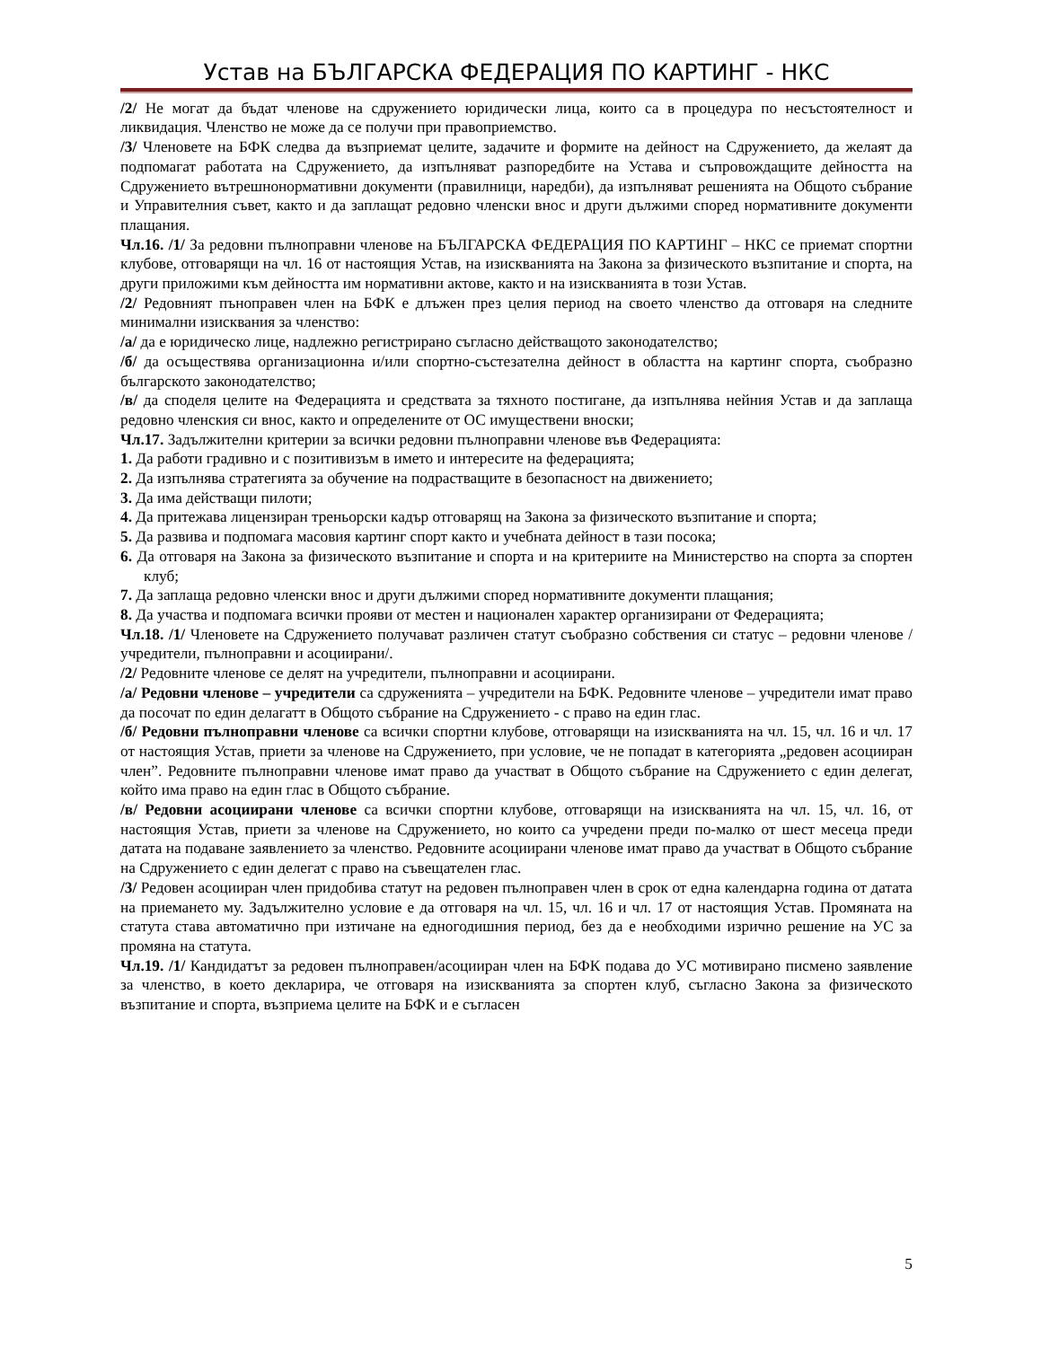Устав на БЪЛГАРСКА ФЕДЕРАЦИЯ ПО КАРТИНГ - НКС
/2/ Не могат да бъдат членове на сдружението юридически лица, които са в процедура по несъстоятелност и ликвидация. Членство не може да се получи при правоприемство.
/3/ Членовете на БФК следва да възприемат целите, задачите и формите на дейност на Сдружението, да желаят да подпомагат работата на Сдружението, да изпълняват разпоредбите на Устава и съпровождащите дейността на Сдружението вътрешнонормативни документи (правилници, наредби), да изпълняват решенията на Общото събрание и Управителния съвет, както и да заплащат редовно членски внос и други дължими според нормативните документи плащания.
Чл.16. /1/ За редовни пълноправни членове на БЪЛГАРСКА ФЕДЕРАЦИЯ ПО КАРТИНГ – НКС се приемат спортни клубове, отговарящи на чл. 16 от настоящия Устав, на изискванията на Закона за физическото възпитание и спорта, на други приложими към дейността им нормативни актове, както и на изискванията в този Устав.
/2/ Редовният пъноправен член на БФК е длъжен през целия период на своето членство да отговаря на следните минимални изисквания за членство:
/а/ да е юридическо лице, надлежно регистрирано съгласно действащото законодателство;
/б/ да осъществява организационна и/или спортно-състезателна дейност в областта на картинг спорта, съобразно българското законодателство;
/в/ да споделя целите на Федерацията и средствата за тяхното постигане, да изпълнява нейния Устав и да заплаща редовно членския си внос, както и определените от ОС имуществени вноски;
Чл.17. Задължителни критерии за всички редовни пълноправни членове във Федерацията:
1. Да работи градивно и с позитивизъм в името и интересите на федерацията;
2. Да изпълнява стратегията за обучение на подрастващите в безопасност на движението;
3. Да има действащи пилоти;
4. Да притежава лицензиран треньорски кадър отговарящ на Закона за физическото възпитание и спорта;
5. Да развива и подпомага масовия картинг спорт както и учебната дейност в тази посока;
6. Да отговаря на Закона за физическото възпитание и спорта и на критериите на Министерство на спорта за спортен клуб;
7. Да заплаща редовно членски внос и други дължими според нормативните документи плащания;
8. Да участва и подпомага всички прояви от местен и национален характер организирани от Федерацията;
Чл.18. /1/ Членовете на Сдружението получават различен статут съобразно собствения си статус – редовни членове /учредители, пълноправни и асоциирани/.
/2/ Редовните членове се делят на учредители, пълноправни и асоциирани.
/а/ Редовни членове – учредители са сдруженията – учредители на БФК. Редовните членове – учредители имат право да посочат по един делагатт в Общото събрание на Сдружението - с право на един глас.
/б/ Редовни пълноправни членове са всички спортни клубове, отговарящи на изискванията на чл. 15, чл. 16 и чл. 17 от настоящия Устав, приети за членове на Сдружението, при условие, че не попадат в категорията „редовен асоцииран член”. Редовните пълноправни членове имат право да участват в Общото събрание на Сдружението с един делегат, който има право на един глас в Общото събрание.
/в/ Редовни асоциирани членове са всички спортни клубове, отговарящи на изискванията на чл. 15, чл. 16, от настоящия Устав, приети за членове на Сдружението, но които са учредени преди по-малко от шест месеца преди датата на подаване заявлението за членство. Редовните асоциирани членове имат право да участват в Общото събрание на Сдружението с един делегат с право на съвещателен глас.
/3/ Редовен асоцииран член придобива статут на редовен пълноправен член в срок от една календарна година от датата на приемането му. Задължително условие е да отговаря на чл. 15, чл. 16 и чл. 17 от настоящия Устав. Промяната на статута става автоматично при изтичане на едногодишния период, без да е необходими изрично решение на УС за промяна на статута.
Чл.19. /1/ Кандидатът за редовен пълноправен/асоцииран член на БФК подава до УС мотивирано писмено заявление за членство, в което декларира, че отговаря на изискванията за спортен клуб, съгласно Закона за физическото възпитание и спорта, възприема целите на БФК и е съгласен
5